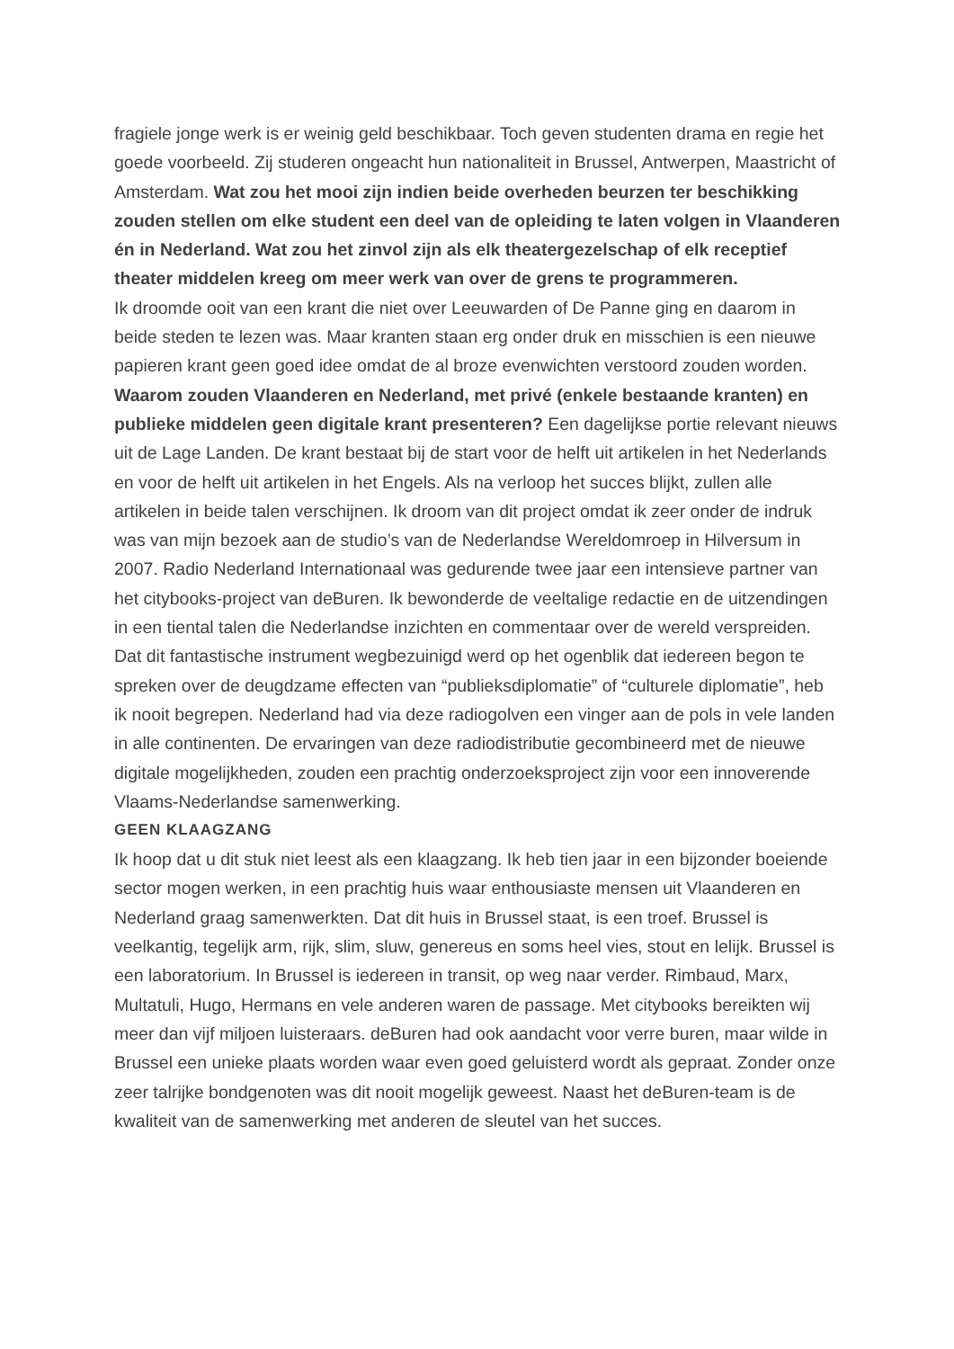fragiele jonge werk is er weinig geld beschikbaar. Toch geven studenten drama en regie het goede voorbeeld. Zij studeren ongeacht hun nationaliteit in Brussel, Antwerpen, Maastricht of Amsterdam. Wat zou het mooi zijn indien beide overheden beurzen ter beschikking zouden stellen om elke student een deel van de opleiding te laten volgen in Vlaanderen én in Nederland. Wat zou het zinvol zijn als elk theatergezelschap of elk receptief theater middelen kreeg om meer werk van over de grens te programmeren.
Ik droomde ooit van een krant die niet over Leeuwarden of De Panne ging en daarom in beide steden te lezen was. Maar kranten staan erg onder druk en misschien is een nieuwe papieren krant geen goed idee omdat de al broze evenwichten verstoord zouden worden. Waarom zouden Vlaanderen en Nederland, met privé (enkele bestaande kranten) en publieke middelen geen digitale krant presenteren? Een dagelijkse portie relevant nieuws uit de Lage Landen. De krant bestaat bij de start voor de helft uit artikelen in het Nederlands en voor de helft uit artikelen in het Engels. Als na verloop het succes blijkt, zullen alle artikelen in beide talen verschijnen. Ik droom van dit project omdat ik zeer onder de indruk was van mijn bezoek aan de studio’s van de Nederlandse Wereldomroep in Hilversum in 2007. Radio Nederland Internationaal was gedurende twee jaar een intensieve partner van het citybooks-project van deBuren. Ik bewonderde de veeltalige redactie en de uitzendingen in een tiental talen die Nederlandse inzichten en commentaar over de wereld verspreiden. Dat dit fantastische instrument wegbezuinigd werd op het ogenblik dat iedereen begon te spreken over de deugdzame effecten van “publieksdiplomatie” of “culturele diplomatie”, heb ik nooit begrepen. Nederland had via deze radiogolven een vinger aan de pols in vele landen in alle continenten. De ervaringen van deze radiodistributie gecombineerd met de nieuwe digitale mogelijkheden, zouden een prachtig onderzoeksproject zijn voor een innoverende Vlaams-Nederlandse samenwerking.
GEEN KLAAGZANG
Ik hoop dat u dit stuk niet leest als een klaagzang. Ik heb tien jaar in een bijzonder boeiende sector mogen werken, in een prachtig huis waar enthousiaste mensen uit Vlaanderen en Nederland graag samenwerkten. Dat dit huis in Brussel staat, is een troef. Brussel is veelkantig, tegelijk arm, rijk, slim, sluw, genereus en soms heel vies, stout en lelijk. Brussel is een laboratorium. In Brussel is iedereen in transit, op weg naar verder. Rimbaud, Marx, Multatuli, Hugo, Hermans en vele anderen waren de passage. Met citybooks bereikten wij meer dan vijf miljoen luisteraars. deBuren had ook aandacht voor verre buren, maar wilde in Brussel een unieke plaats worden waar even goed geluisterd wordt als gepraat. Zonder onze zeer talrijke bondgenoten was dit nooit mogelijk geweest. Naast het deBuren-team is de kwaliteit van de samenwerking met anderen de sleutel van het succes.